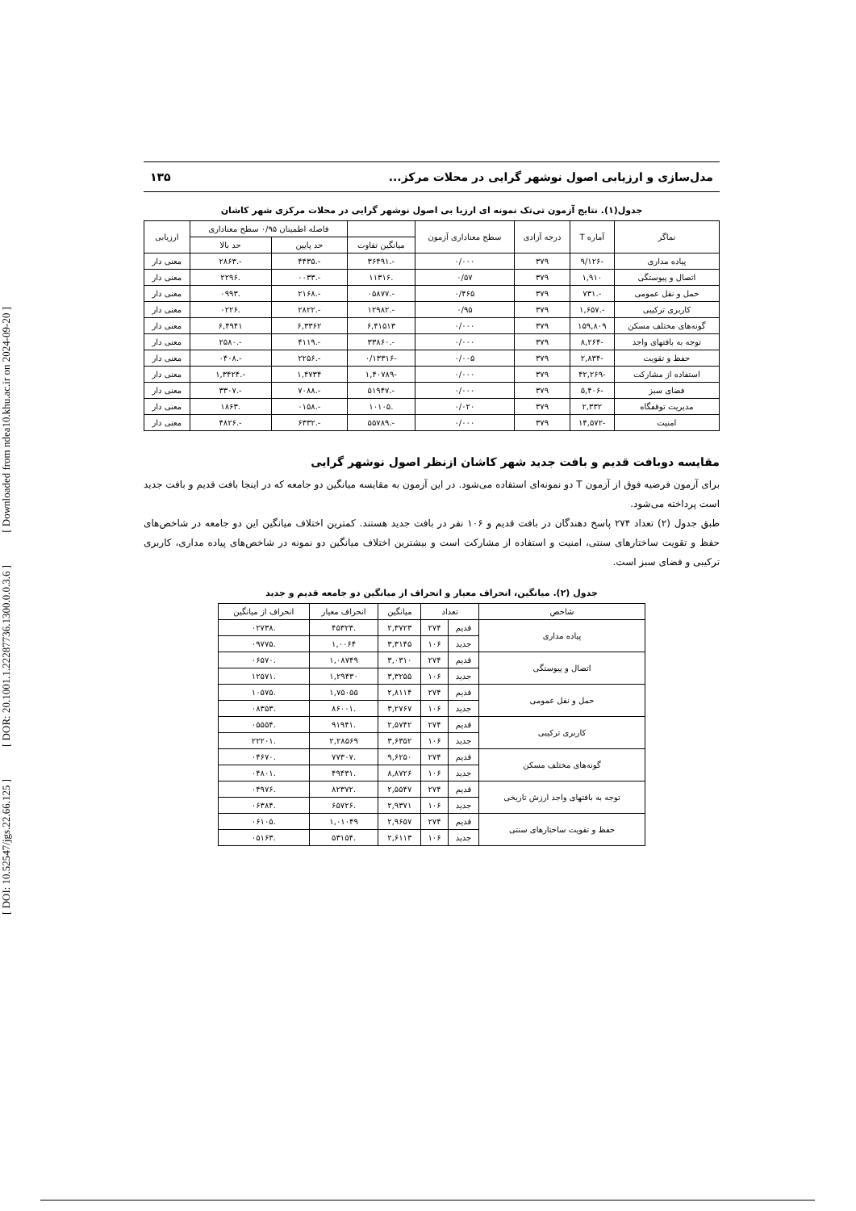[ Downloaded from ndea10.khu.ac.ir on 2024-09-20 ]
[ DOR: 20.1001.1.22287736.1300.0.0.3.6 ]
[ DOI: 10.52547/jgs.22.66.125 ]
مدل‌سازی و ارزیابی اصول نوشهر گرایی در محلات مرکز... ۱۳۵
جدول(۱). نتایج آزمون تی‌تک نمونه ای ارزیا بی اصول نوشهر گرایی در محلات مرکزی شهر کاشان
| نماگر | آماره T | درجه آزادی | سطح معناداری آزمون | | فاصله اطمینان ۰/۹۵ سطح معناداری | | ارزیابی |
| --- | --- | --- | --- | --- | --- | --- | --- |
| | | | | میانگین تفاوت | حد پایین | حد بالا | |
| پیاده مداری | -۹/۱۲۶ | ۳۷۹ | ۰/۰۰۰ | -.۳۶۴۹۱ | -.۴۴۳۵ | -.۲۸۶۳ | معنی دار |
| اتصال و پیوستگی | ۱,۹۱۰ | ۳۷۹ | ۰/۵۷ | .۱۱۳۱۶ | -.۰۰۳۳ | .۲۲۹۶ | معنی دار |
| حمل و نقل عمومی | -.۷۳۱ | ۳۷۹ | ۰/۴۶۵ | -.۰۵۸۷۷ | -.۲۱۶۸ | .۰۹۹۳ | معنی دار |
| کاربری ترکیبی | -.۱,۶۵۷ | ۳۷۹ | ۰/۹۵ | -.۱۲۹۸۲ | -.۲۸۲۲ | .۰۲۲۶ | معنی دار |
| گونه‌های مختلف مسکن | ۱۵۹,۸۰۹ | ۳۷۹ | ۰/۰۰۰ | ۶,۴۱۵۱۳ | ۶,۳۳۶۲ | ۶,۴۹۴۱ | معنی دار |
| توجه به بافتهای واجد | -۸,۲۶۴ | ۳۷۹ | ۰/۰۰۰ | -.۳۳۸۶۰ | -.۴۱۱۹ | -.۲۵۸۰ | معنی دار |
| حفظ و تقویت | -۲,۸۳۴ | ۳۷۹ | ۰/۰۰۵ | -۰/۱۳۳۱۶ | -.۲۲۵۶ | -.۰۴۰۸ | معنی دار |
| استفاده از مشارکت | -۴۲,۲۶۹ | ۳۷۹ | ۰/۰۰۰ | -۱,۴۰۷۸۹ | ۱,۴۷۳۴ | -.۱,۳۴۲۴ | معنی دار |
| فضای سبز | -۵,۴۰۶ | ۳۷۹ | ۰/۰۰۰ | -.۵۱۹۴۷ | -.۷۰۸۸ | -.۳۳۰۷ | معنی دار |
| مدیریت توقفگاه | ۲,۳۳۲ | ۳۷۹ | ۰/۰۲۰ | .۱۰۱۰۵ | -.۰۱۵۸ | .۱۸۶۳ | معنی دار |
| امنیت | -۱۴,۵۷۲ | ۳۷۹ | ۰/۰۰۰ | -.۵۵۷۸۹ | -.۶۳۳۲ | -.۴۸۲۶ | معنی دار |
مقایسه دوبافت قدیم و بافت جدید شهر کاشان ازنظر اصول نوشهر گرایی
برای آزمون فرضیه فوق از آزمون T دو نمونه‌ای استفاده می‌شود. در این آزمون به مقایسه میانگین دو جامعه که در اینجا بافت قدیم و بافت جدید است پرداخته می‌شود.
طبق جدول (۲) تعداد ۲۷۴ پاسخ دهندگان در بافت قدیم و ۱۰۶ نفر در بافت جدید هستند. کمترین اختلاف میانگین این دو جامعه در شاخص‌های حفظ و تقویت ساختارهای سنتی، امنیت و استفاده از مشارکت است و بیشترین اختلاف میانگین دو نمونه در شاخص‌های پیاده مداری، کاربری ترکیبی و فضای سبز است.
جدول (۲). میانگین، انحراف معیار و انحراف از میانگین دو جامعه قدیم و جدید
| شاخص | تعداد | | میانگین | انحراف معیار | انحراف از میانگین |
| --- | --- | --- | --- | --- | --- |
| پیاده مداری | قدیم | ۲۷۴ | ۲,۳۷۲۳ | .۴۵۳۲۳ | .۰۲۷۳۸ |
| | جدید | ۱۰۶ | ۳,۳۱۴۵ | ۱,۰۰۶۴ | .۰۹۷۷۵ |
| اتصال و پیوستگی | قدیم | ۲۷۴ | ۳,۰۳۱۰ | ۱,۰۸۷۴۹ | .۰۶۵۷۰ |
| | جدید | ۱۰۶ | ۳,۳۲۵۵ | ۱,۲۹۴۳۰ | .۱۲۵۷۱ |
| حمل و نقل عمومی | قدیم | ۲۷۴ | ۲,۸۱۱۴ | ۱,۷۵۰۵۵ | .۱۰۵۷۵ |
| | جدید | ۱۰۶ | ۳,۲۷۶۷ | .۸۶۰۰۱ | .۰۸۳۵۳ |
| کاربری ترکیبی | قدیم | ۲۷۴ | ۲,۵۷۴۲ | .۹۱۹۴۱ | .۰۵۵۵۴ |
| | جدید | ۱۰۶ | ۳,۶۳۵۲ | ۲,۲۸۵۶۹ | .۲۲۲۰۱ |
| گونه‌های مختلف مسکن | قدیم | ۲۷۴ | ۹,۶۲۵۰ | .۷۷۳۰۷ | .۰۴۶۷۰ |
| | جدید | ۱۰۶ | ۸,۸۷۲۶ | .۴۹۴۳۱ | .۰۴۸۰۱ |
| توجه به بافتهای واجد ارزش تاریخی | قدیم | ۲۷۴ | ۲,۵۵۴۷ | .۸۲۳۷۲ | .۰۴۹۷۶ |
| | جدید | ۱۰۶ | ۲,۹۳۷۱ | .۶۵۷۲۶ | .۰۶۳۸۴ |
| حفظ و تقویت ساختارهای سنتی | قدیم | ۲۷۴ | ۲,۹۶۵۷ | ۱,۰۱۰۴۹ | .۰۶۱۰۵ |
| | جدید | ۱۰۶ | ۲,۶۱۱۳ | .۵۳۱۵۴ | .۰۵۱۶۳ |